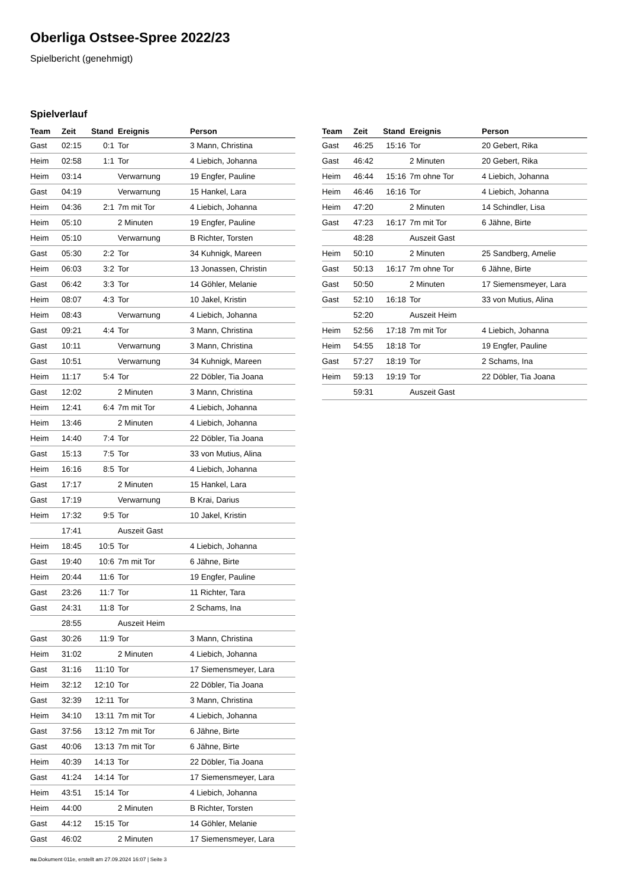Oberliga Ostsee-Spree 2022/23
Spielbericht (genehmigt)
Spielverlauf
| Team | Zeit | Stand | Ereignis | Person |
| --- | --- | --- | --- | --- |
| Gast | 02:15 | 0:1 | Tor | 3 Mann, Christina |
| Heim | 02:58 | 1:1 | Tor | 4 Liebich, Johanna |
| Heim | 03:14 | | Verwarnung | 19 Engfer, Pauline |
| Gast | 04:19 | | Verwarnung | 15 Hankel, Lara |
| Heim | 04:36 | 2:1 | 7m mit Tor | 4 Liebich, Johanna |
| Heim | 05:10 | | 2 Minuten | 19 Engfer, Pauline |
| Heim | 05:10 | | Verwarnung | B Richter, Torsten |
| Gast | 05:30 | 2:2 | Tor | 34 Kuhnigk, Mareen |
| Heim | 06:03 | 3:2 | Tor | 13 Jonassen, Christin |
| Gast | 06:42 | 3:3 | Tor | 14 Göhler, Melanie |
| Heim | 08:07 | 4:3 | Tor | 10 Jakel, Kristin |
| Heim | 08:43 | | Verwarnung | 4 Liebich, Johanna |
| Gast | 09:21 | 4:4 | Tor | 3 Mann, Christina |
| Gast | 10:11 | | Verwarnung | 3 Mann, Christina |
| Gast | 10:51 | | Verwarnung | 34 Kuhnigk, Mareen |
| Heim | 11:17 | 5:4 | Tor | 22 Döbler, Tia Joana |
| Gast | 12:02 | | 2 Minuten | 3 Mann, Christina |
| Heim | 12:41 | 6:4 | 7m mit Tor | 4 Liebich, Johanna |
| Heim | 13:46 | | 2 Minuten | 4 Liebich, Johanna |
| Heim | 14:40 | 7:4 | Tor | 22 Döbler, Tia Joana |
| Gast | 15:13 | 7:5 | Tor | 33 von Mutius, Alina |
| Heim | 16:16 | 8:5 | Tor | 4 Liebich, Johanna |
| Gast | 17:17 | | 2 Minuten | 15 Hankel, Lara |
| Gast | 17:19 | | Verwarnung | B Krai, Darius |
| Heim | 17:32 | 9:5 | Tor | 10 Jakel, Kristin |
| | 17:41 | | Auszeit Gast | |
| Heim | 18:45 | 10:5 | Tor | 4 Liebich, Johanna |
| Gast | 19:40 | 10:6 | 7m mit Tor | 6 Jähne, Birte |
| Heim | 20:44 | 11:6 | Tor | 19 Engfer, Pauline |
| Gast | 23:26 | 11:7 | Tor | 11 Richter, Tara |
| Gast | 24:31 | 11:8 | Tor | 2 Schams, Ina |
| | 28:55 | | Auszeit Heim | |
| Gast | 30:26 | 11:9 | Tor | 3 Mann, Christina |
| Heim | 31:02 | | 2 Minuten | 4 Liebich, Johanna |
| Gast | 31:16 | 11:10 | Tor | 17 Siemensmeyer, Lara |
| Heim | 32:12 | 12:10 | Tor | 22 Döbler, Tia Joana |
| Gast | 32:39 | 12:11 | Tor | 3 Mann, Christina |
| Heim | 34:10 | 13:11 | 7m mit Tor | 4 Liebich, Johanna |
| Gast | 37:56 | 13:12 | 7m mit Tor | 6 Jähne, Birte |
| Gast | 40:06 | 13:13 | 7m mit Tor | 6 Jähne, Birte |
| Heim | 40:39 | 14:13 | Tor | 22 Döbler, Tia Joana |
| Gast | 41:24 | 14:14 | Tor | 17 Siemensmeyer, Lara |
| Heim | 43:51 | 15:14 | Tor | 4 Liebich, Johanna |
| Heim | 44:00 | | 2 Minuten | B Richter, Torsten |
| Gast | 44:12 | 15:15 | Tor | 14 Göhler, Melanie |
| Gast | 46:02 | | 2 Minuten | 17 Siemensmeyer, Lara |
| Team | Zeit | Stand | Ereignis | Person |
| --- | --- | --- | --- | --- |
| Gast | 46:25 | 15:16 | Tor | 20 Gebert, Rika |
| Gast | 46:42 | | 2 Minuten | 20 Gebert, Rika |
| Heim | 46:44 | 15:16 | 7m ohne Tor | 4 Liebich, Johanna |
| Heim | 46:46 | 16:16 | Tor | 4 Liebich, Johanna |
| Heim | 47:20 | | 2 Minuten | 14 Schindler, Lisa |
| Gast | 47:23 | 16:17 | 7m mit Tor | 6 Jähne, Birte |
| | 48:28 | | Auszeit Gast | |
| Heim | 50:10 | | 2 Minuten | 25 Sandberg, Amelie |
| Gast | 50:13 | 16:17 | 7m ohne Tor | 6 Jähne, Birte |
| Gast | 50:50 | | 2 Minuten | 17 Siemensmeyer, Lara |
| Gast | 52:10 | 16:18 | Tor | 33 von Mutius, Alina |
| | 52:20 | | Auszeit Heim | |
| Heim | 52:56 | 17:18 | 7m mit Tor | 4 Liebich, Johanna |
| Heim | 54:55 | 18:18 | Tor | 19 Engfer, Pauline |
| Gast | 57:27 | 18:19 | Tor | 2 Schams, Ina |
| Heim | 59:13 | 19:19 | Tor | 22 Döbler, Tia Joana |
| | 59:31 | | Auszeit Gast | |
nu.Dokument 011e, erstellt am 27.09.2024 16:07 | Seite 3